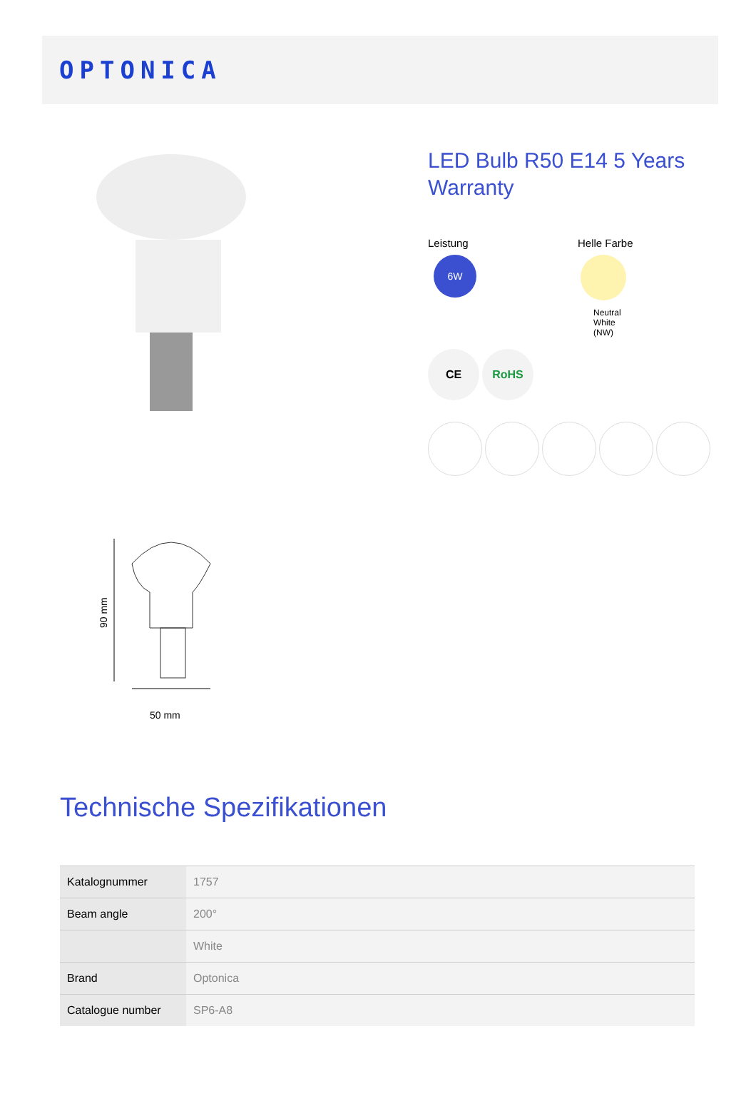OPTONICA
90 mm
50 mm
LED Bulb R50 E14 5 Years Warranty
Leistung
6W
Helle Farbe
Neutral
White
(NW)
CE RoHS
Technische Spezifikationen
| Katalognummer | 1757 |
| Beam angle | 200° |
| | White |
| Brand | Optonica |
| Catalogue number | SP6-A8 |